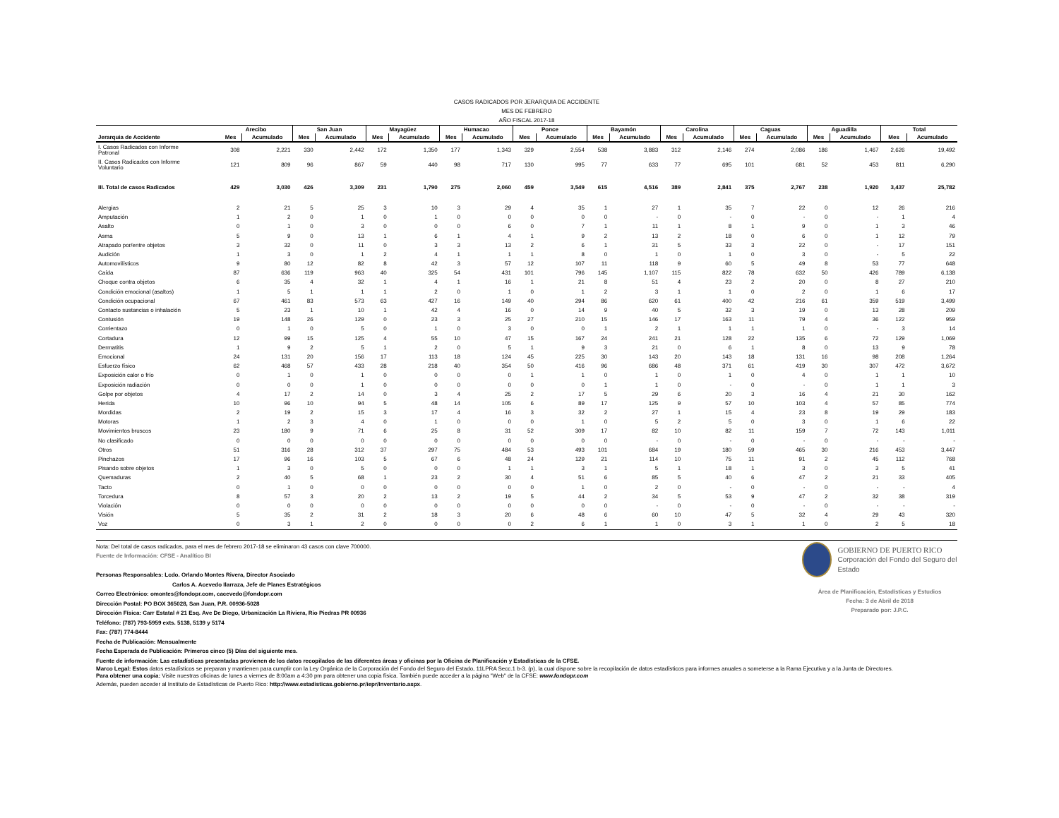CASOS RADICADOS POR JERARQUIA DE ACCIDENTE
MES DE FEBRERO
AÑO FISCAL 2017-18
| | Arecibo | | San Juan | | Mayagüez | | Humacao | | Ponce | | Bayamón | | Carolina | | Caguas | | Aguadilla | | Total | |
| --- | --- | --- | --- | --- | --- | --- | --- | --- | --- | --- | --- | --- | --- | --- | --- | --- | --- | --- | --- | --- |
| Jerarquia de Accidente | Mes | Acumulado | Mes | Acumulado | Mes | Acumulado | Mes | Acumulado | Mes | Acumulado | Mes | Acumulado | Mes | Acumulado | Mes | Acumulado | Mes | Acumulado | Mes | Acumulado |
| I. Casos Radicados con Informe Patronal | 308 | 2,221 | 330 | 2,442 | 172 | 1,350 | 177 | 1,343 | 329 | 2,554 | 538 | 3,883 | 312 | 2,146 | 274 | 2,086 | 186 | 1,467 | 2,626 | 19,492 |
| II. Casos Radicados con Informe Voluntario | 121 | 809 | 96 | 867 | 59 | 440 | 98 | 717 | 130 | 995 | 77 | 633 | 77 | 695 | 101 | 681 | 52 | 453 | 811 | 6,290 |
| III. Total de casos Radicados | 429 | 3,030 | 426 | 3,309 | 231 | 1,790 | 275 | 2,060 | 459 | 3,549 | 615 | 4,516 | 389 | 2,841 | 375 | 2,767 | 238 | 1,920 | 3,437 | 25,782 |
| Alergias | 2 | 21 | 5 | 25 | 3 | 10 | 3 | 29 | 4 | 35 | 1 | 27 | 1 | 35 | 7 | 22 | 0 | 12 | 26 | 216 |
| Amputación | 1 | 2 | 0 | 1 | 0 | 1 | 0 | 0 | 0 | 0 | 0 | - | 0 | - | 0 | - | 0 | - | 1 | 4 |
| Asalto | 0 | 1 | 0 | 3 | 0 | 0 | 0 | 6 | 0 | 7 | 1 | 11 | 1 | 8 | 1 | 9 | 0 | 1 | 3 | 46 |
| Asma | 5 | 9 | 0 | 13 | 1 | 6 | 1 | 4 | 1 | 9 | 2 | 13 | 2 | 18 | 0 | 6 | 0 | 1 | 12 | 79 |
| Atrapado por/entre objetos | 3 | 32 | 0 | 11 | 0 | 3 | 3 | 13 | 2 | 6 | 1 | 31 | 5 | 33 | 3 | 22 | 0 | - | 17 | 151 |
| Audición | 1 | 3 | 0 | 1 | 2 | 4 | 1 | 1 | 1 | 8 | 0 | 1 | 0 | 1 | 0 | 3 | 0 | - | 5 | 22 |
| Automovilísticos | 9 | 80 | 12 | 82 | 8 | 42 | 3 | 57 | 12 | 107 | 11 | 118 | 9 | 60 | 5 | 49 | 8 | 53 | 77 | 648 |
| Caída | 87 | 636 | 119 | 963 | 40 | 325 | 54 | 431 | 101 | 796 | 145 | 1,107 | 115 | 822 | 78 | 632 | 50 | 426 | 789 | 6,138 |
| Choque contra objetos | 6 | 35 | 4 | 32 | 1 | 4 | 1 | 16 | 1 | 21 | 8 | 51 | 4 | 23 | 2 | 20 | 0 | 8 | 27 | 210 |
| Condición emocional (asaltos) | 1 | 5 | 1 | 1 | 1 | 2 | 0 | 1 | 0 | 1 | 2 | 3 | 1 | 1 | 0 | 2 | 0 | 1 | 6 | 17 |
| Condición ocupacional | 67 | 461 | 83 | 573 | 63 | 427 | 16 | 149 | 40 | 294 | 86 | 620 | 61 | 400 | 42 | 216 | 61 | 359 | 519 | 3,499 |
| Contacto sustancias o inhalación | 5 | 23 | 1 | 10 | 1 | 42 | 4 | 16 | 0 | 14 | 9 | 40 | 5 | 32 | 3 | 19 | 0 | 13 | 28 | 209 |
| Contusión | 19 | 148 | 26 | 129 | 0 | 23 | 3 | 25 | 27 | 210 | 15 | 146 | 17 | 163 | 11 | 79 | 4 | 36 | 122 | 959 |
| Corrientazo | 0 | 1 | 0 | 5 | 0 | 1 | 0 | 3 | 0 | 0 | 1 | 2 | 1 | 1 | 1 | 1 | 0 | - | 3 | 14 |
| Cortadura | 12 | 99 | 15 | 125 | 4 | 55 | 10 | 47 | 15 | 167 | 24 | 241 | 21 | 128 | 22 | 135 | 6 | 72 | 129 | 1,069 |
| Dermatitis | 1 | 9 | 2 | 5 | 1 | 2 | 0 | 5 | 1 | 9 | 3 | 21 | 0 | 6 | 1 | 8 | 0 | 13 | 9 | 78 |
| Emocional | 24 | 131 | 20 | 156 | 17 | 113 | 18 | 124 | 45 | 225 | 30 | 143 | 20 | 143 | 18 | 131 | 16 | 98 | 208 | 1,264 |
| Esfuerzo físico | 62 | 468 | 57 | 433 | 28 | 218 | 40 | 354 | 50 | 416 | 96 | 686 | 48 | 371 | 61 | 419 | 30 | 307 | 472 | 3,672 |
| Exposición calor o frío | 0 | 1 | 0 | 1 | 0 | 0 | 0 | 0 | 1 | 1 | 0 | 1 | 0 | 1 | 0 | 4 | 0 | 1 | 1 | 10 |
| Exposición radiación | 0 | 0 | 0 | 1 | 0 | 0 | 0 | 0 | 0 | 0 | 1 | 1 | 0 | - | 0 | - | 0 | 1 | 1 | 3 |
| Golpe por objetos | 4 | 17 | 2 | 14 | 0 | 3 | 4 | 25 | 2 | 17 | 5 | 29 | 6 | 20 | 3 | 16 | 4 | 21 | 30 | 162 |
| Herida | 10 | 96 | 10 | 94 | 5 | 48 | 14 | 105 | 6 | 89 | 17 | 125 | 9 | 57 | 10 | 103 | 4 | 57 | 85 | 774 |
| Mordidas | 2 | 19 | 2 | 15 | 3 | 17 | 4 | 16 | 3 | 32 | 2 | 27 | 1 | 15 | 4 | 23 | 8 | 19 | 29 | 183 |
| Motoras | 1 | 2 | 3 | 4 | 0 | 1 | 0 | 0 | 0 | 1 | 0 | 5 | 2 | 5 | 0 | 3 | 0 | 1 | 6 | 22 |
| Movimientos bruscos | 23 | 180 | 9 | 71 | 6 | 25 | 8 | 31 | 52 | 309 | 17 | 82 | 10 | 82 | 11 | 159 | 7 | 72 | 143 | 1,011 |
| No clasificado | 0 | 0 | 0 | 0 | 0 | 0 | 0 | 0 | 0 | 0 | 0 | - | 0 | - | 0 | - | 0 | - | - | - |
| Otros | 51 | 316 | 28 | 312 | 37 | 297 | 75 | 484 | 53 | 493 | 101 | 684 | 19 | 180 | 59 | 465 | 30 | 216 | 453 | 3,447 |
| Pinchazos | 17 | 96 | 16 | 103 | 5 | 67 | 6 | 48 | 24 | 129 | 21 | 114 | 10 | 75 | 11 | 91 | 2 | 45 | 112 | 768 |
| Pisando sobre objetos | 1 | 3 | 0 | 5 | 0 | 0 | 0 | 1 | 1 | 3 | 1 | 5 | 1 | 18 | 1 | 3 | 0 | 3 | 5 | 41 |
| Quemaduras | 2 | 40 | 5 | 68 | 1 | 23 | 2 | 30 | 4 | 51 | 6 | 85 | 5 | 40 | 6 | 47 | 2 | 21 | 33 | 405 |
| Tacto | 0 | 1 | 0 | 0 | 0 | 0 | 0 | 0 | 0 | 1 | 0 | 2 | 0 | - | 0 | - | 0 | - | - | 4 |
| Torcedura | 8 | 57 | 3 | 20 | 2 | 13 | 2 | 19 | 5 | 44 | 2 | 34 | 5 | 53 | 9 | 47 | 2 | 32 | 38 | 319 |
| Violación | 0 | 0 | 0 | 0 | 0 | 0 | 0 | 0 | 0 | 0 | 0 | - | 0 | - | 0 | - | 0 | - | - | - |
| Visión | 5 | 35 | 2 | 31 | 2 | 18 | 3 | 20 | 6 | 48 | 6 | 60 | 10 | 47 | 5 | 32 | 4 | 29 | 43 | 320 |
| Voz | 0 | 3 | 1 | 2 | 0 | 0 | 0 | 0 | 2 | 6 | 1 | 1 | 0 | 3 | 1 | 1 | 0 | 2 | 5 | 18 |
GOBIERNO DE PUERTO RICO
Corporación del Fondo del Seguro del Estado
Área de Planificación, Estadísticas y Estudios
Fecha: 3 de Abril de 2018
Preparado por: J.P.C.
Nota: Del total de casos radicados, para el mes de febrero 2017-18 se eliminaron 43 casos con clave 700000.
Fuente de Información: CFSE - Analítico BI
Personas Responsables: Lcdo. Orlando Montes Rivera, Director Asociado
Carlos A. Acevedo Ilarraza, Jefe de Planes Estratégicos
Correo Electrónico: omontes@fondopr.com, cacevedo@fondopr.com
Dirección Postal: PO BOX 365028, San Juan, P.R. 00936-5028
Dirección Física: Carr Estatal # 21 Esq. Ave De Diego, Urbanización La Riviera, Rio Piedras PR 00936
Teléfono: (787) 793-5959 exts. 5138, 5139 y 5174
Fax: (787) 774-8444
Fecha de Publicación: Mensualmente
Fecha Esperada de Publicación: Primeros cinco (5) Días del siguiente mes.
Fuente de información: Las estadísticas presentadas provienen de los datos recopilados de las diferentes áreas y oficinas por la Oficina de Planificación y Estadísticas de la CFSE.
Marco Legal: Estos datos estadísticos se preparan y mantienen para cumplir con la Ley Orgánica de la Corporación del Fondo del Seguro del Estado, 11LPRA Secc.1 b-3. (p), la cual dispone sobre la recopilación de datos estadísticos para informes anuales a someterse a la Rama Ejecutiva y a la Junta de Directores.
Para obtener una copia: Visite nuestras oficinas de lunes a viernes de 8:00am a 4:30 pm para obtener una copia física. También puede acceder a la página "Web" de la CFSE: www.fondopr.com
Además, pueden acceder al Instituto de Estadísticas de Puerto Rico: http://www.estadisticas.gobierno.pr/iepr/Inventario.aspx.